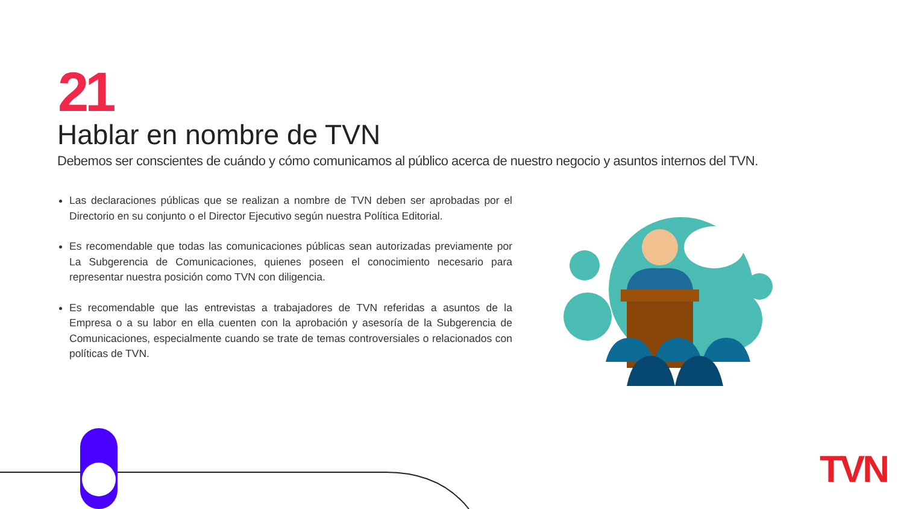21
Hablar en nombre de TVN
Debemos ser conscientes de cuándo y cómo comunicamos al público acerca de nuestro negocio y asuntos internos del TVN.
Las declaraciones públicas que se realizan a nombre de TVN deben ser aprobadas por el Directorio en su conjunto o el Director Ejecutivo según nuestra Política Editorial.
Es recomendable que todas las comunicaciones públicas sean autorizadas previamente por La Subgerencia de Comunicaciones, quienes poseen el conocimiento necesario para representar nuestra posición como TVN con diligencia.
Es recomendable que las entrevistas a trabajadores de TVN referidas a asuntos de la Empresa o a su labor en ella cuenten con la aprobación y asesoría de la Subgerencia de Comunicaciones, especialmente cuando se trate de temas controversiales o relacionados con políticas de TVN.
TVN